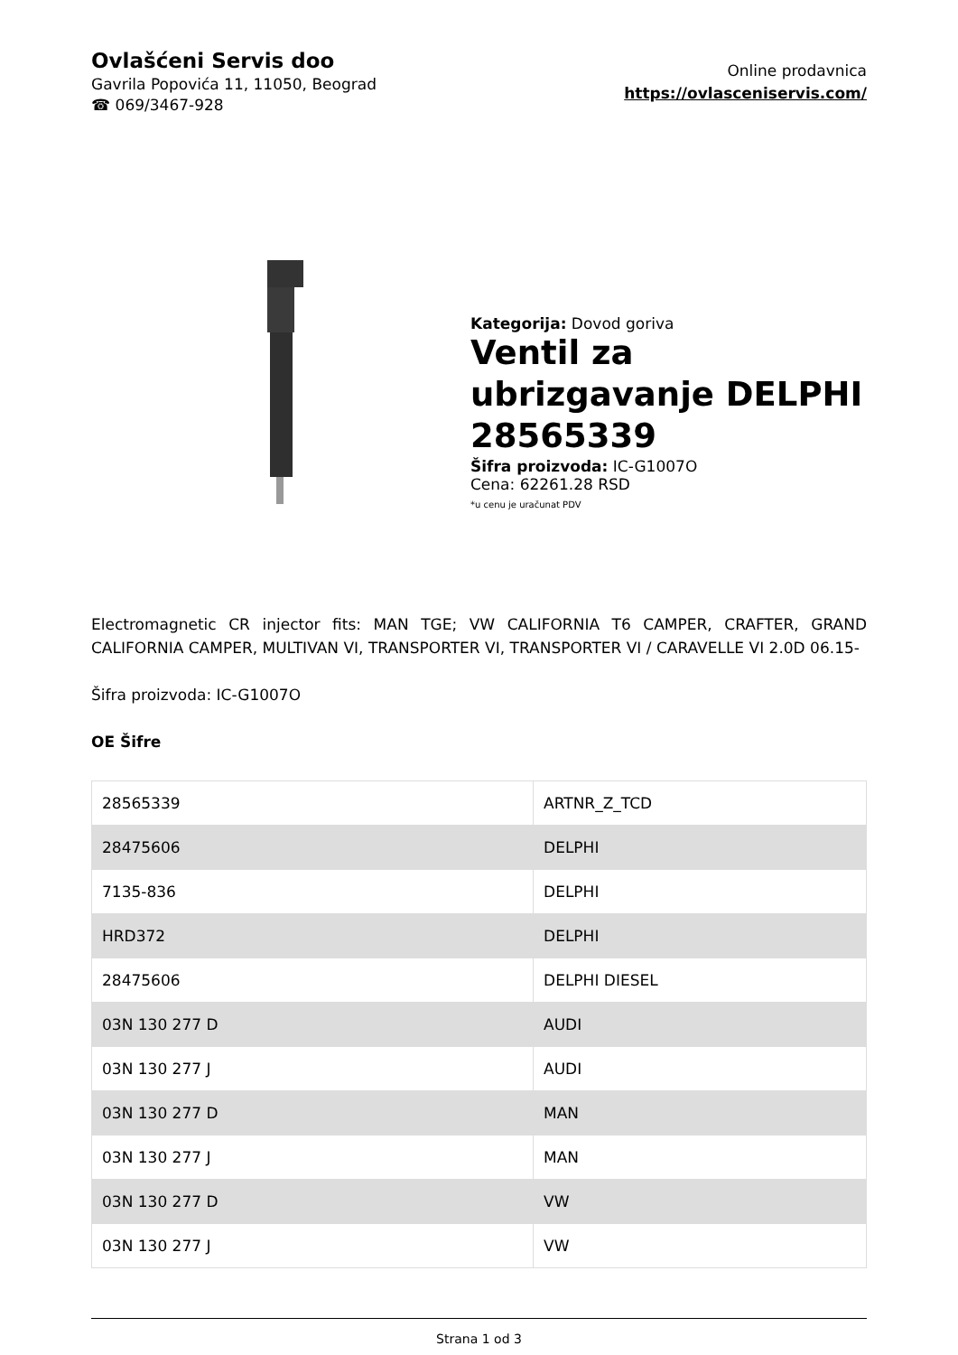Ovlašćeni Servis doo
Gavrila Popovića 11, 11050, Beograd
☎ 069/3467-928
Online prodavnica
https://ovlasceniservis.com/
Kategorija: Dovod goriva
Ventil za ubrizgavanje DELPHI 28565339
Šifra proizvoda: IC-G1007O
Cena: 62261.28 RSD
*u cenu je uračunat PDV
Electromagnetic CR injector fits: MAN TGE; VW CALIFORNIA T6 CAMPER, CRAFTER, GRAND CALIFORNIA CAMPER, MULTIVAN VI, TRANSPORTER VI, TRANSPORTER VI / CARAVELLE VI 2.0D 06.15-
Šifra proizvoda: IC-G1007O
OE Šifre
| 28565339 | ARTNR_Z_TCD |
| 28475606 | DELPHI |
| 7135-836 | DELPHI |
| HRD372 | DELPHI |
| 28475606 | DELPHI DIESEL |
| 03N 130 277 D | AUDI |
| 03N 130 277 J | AUDI |
| 03N 130 277 D | MAN |
| 03N 130 277 J | MAN |
| 03N 130 277 D | VW |
| 03N 130 277 J | VW |
Strana 1 od 3